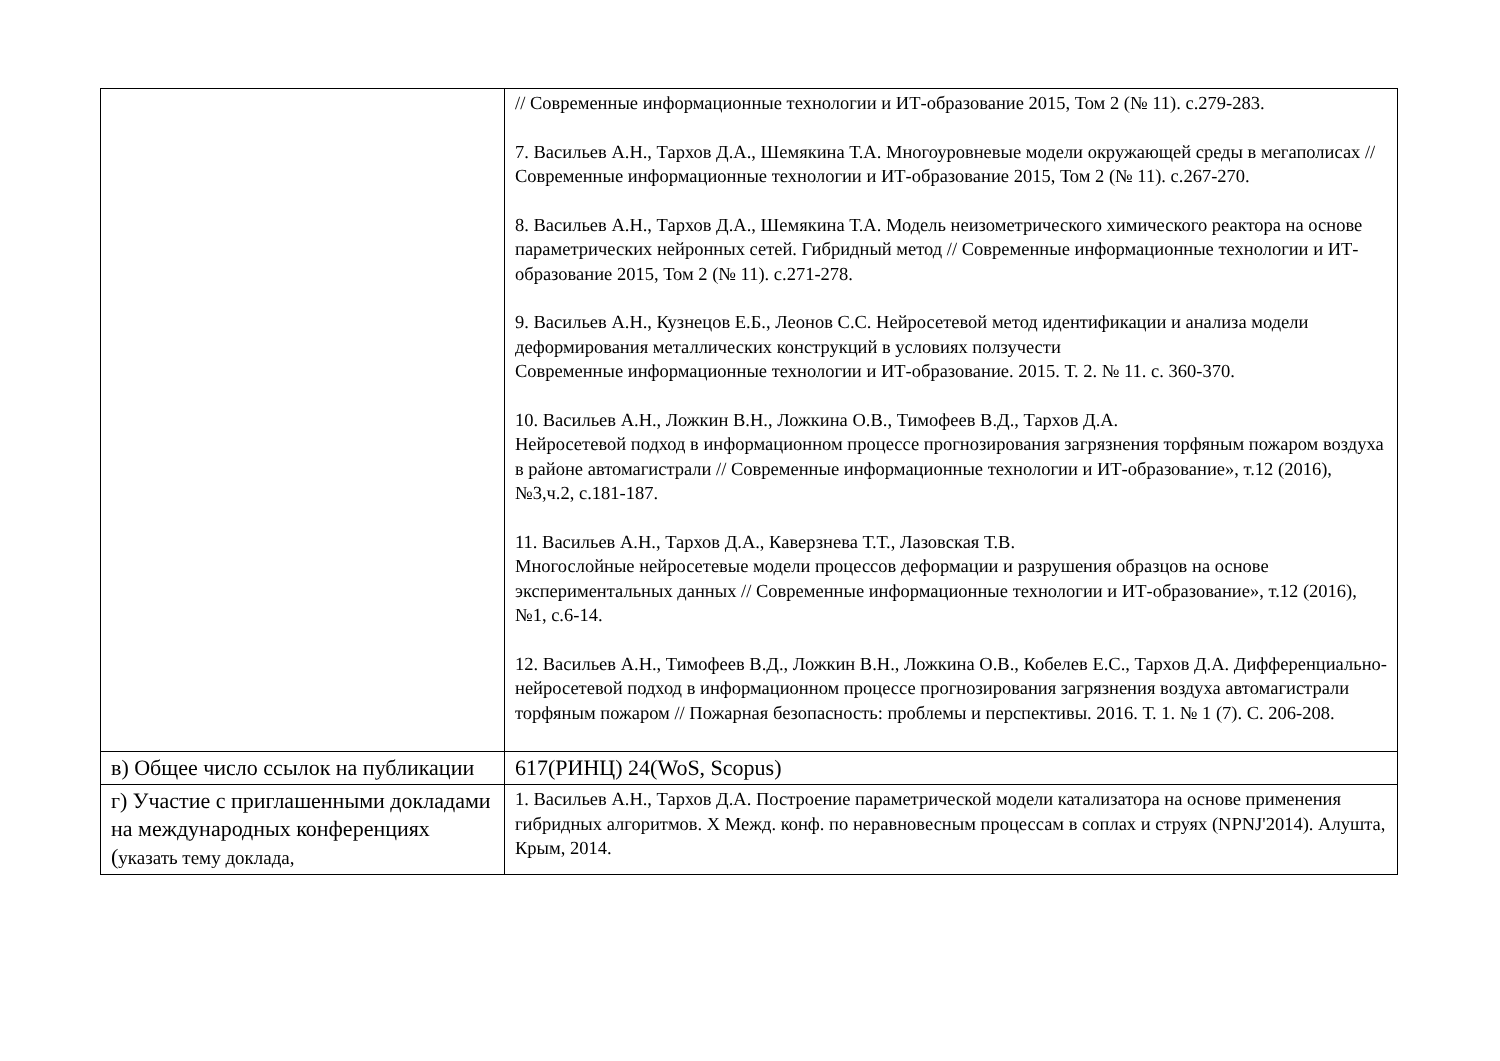| | // Современные информационные технологии и ИТ-образование 2015, Том 2 (№ 11). с.279-283. 7. Васильев А.Н., Тархов Д.А., Шемякина Т.А. Многоуровневые модели окружающей среды в мегаполисах // Современные информационные технологии и ИТ-образование 2015, Том 2 (№ 11). с.267-270. 8. Васильев А.Н., Тархов Д.А., Шемякина Т.А. Модель неизометрического химического реактора на основе параметрических нейронных сетей. Гибридный метод // Современные информационные технологии и ИТ-образование 2015, Том 2 (№ 11). с.271-278. 9. Васильев А.Н., Кузнецов Е.Б., Леонов С.С. Нейросетевой метод идентификации и анализа модели деформирования металлических конструкций в условиях ползучести Современные информационные технологии и ИТ-образование. 2015. Т. 2. № 11. с. 360-370. 10. Васильев А.Н., Ложкин В.Н., Ложкина О.В., Тимофеев В.Д., Тархов Д.А. Нейросетевой подход в информационном процессе прогнозирования загрязнения торфяным пожаром воздуха в районе автомагистрали // Современные информационные технологии и ИТ-образование», т.12 (2016), №3,ч.2, с.181-187. 11. Васильев А.Н., Тархов Д.А., Каверзнева Т.Т., Лазовская Т.В. Многослойные нейросетевые модели процессов деформации и разрушения образцов на основе экспериментальных данных // Современные информационные технологии и ИТ-образование», т.12 (2016), №1, с.6-14. 12. Васильев А.Н., Тимофеев В.Д., Ложкин В.Н., Ложкина О.В., Кобелев Е.С., Тархов Д.А. Дифференциально-нейросетевой подход в информационном процессе прогнозирования загрязнения воздуха автомагистрали торфяным пожаром // Пожарная безопасность: проблемы и перспективы. 2016. Т. 1. № 1 (7). С. 206-208. |
| в) Общее число ссылок на публикации | 617(РИНЦ) 24(WoS, Scopus) |
| г) Участие с приглашенными докладами на международных конференциях ( указать тему доклада, | 1. Васильев А.Н., Тархов Д.А. Построение параметрической модели катализатора на основе применения гибридных алгоритмов. X Межд. конф. по неравновесным процессам в соплах и струях (NPNJ'2014). Алушта, Крым, 2014. |